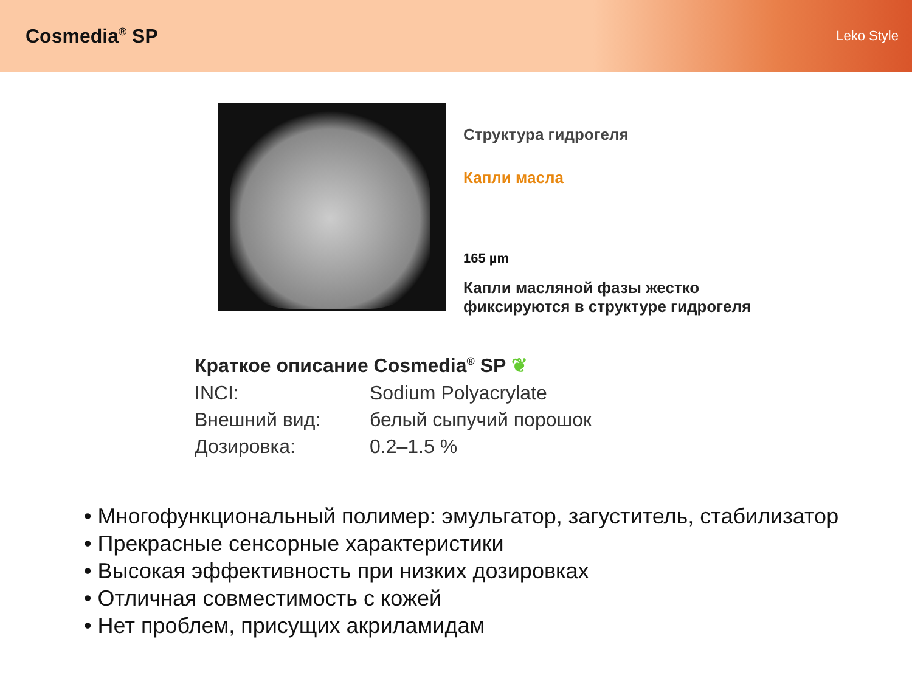Cosmedia<sup>®</sup> SP
Leko Style
Структура гидрогеля
Капли масла
165 µm
Капли масляной фазы жестко
фиксируются в структуре гидрогеля
Краткое описание Cosmedia<sup>®</sup> SP ❦
INCI: Sodium Polyacrylate
Внешний вид: белый сыпучий порошок
Дозировка: 0.2–1.5 %
• Многофункциональный полимер: эмульгатор, загуститель, стабилизатор
• Прекрасные сенсорные характеристики
• Высокая эффективность при низких дозировках
• Отличная совместимость с кожей
• Нет проблем, присущих акриламидам